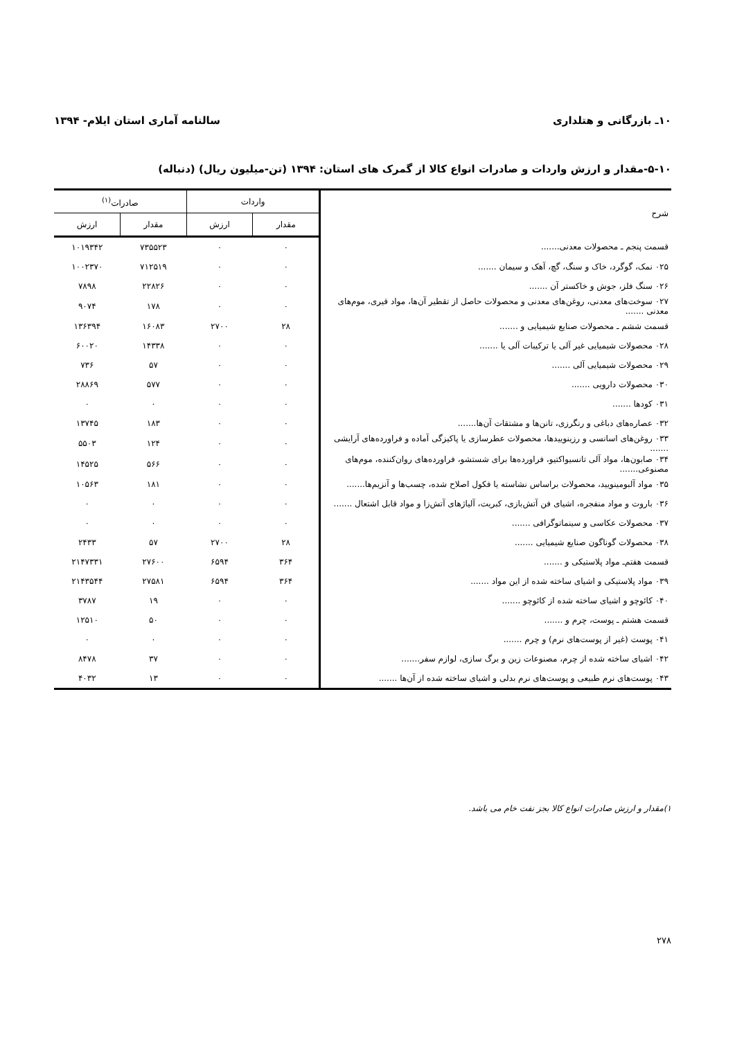۱۰ـ بازرگانی و هتلداری سالنامه آماری استان ایلام- ۱۳۹۴
۵-۱۰-مقدار و ارزش واردات و صادرات انواع کالا از گمرک های استان: ۱۳۹۴ (تن-میلیون ریال) (دنباله)
| شرح | واردات | | صادرات<sup>(۱)</sup> | |
| --- | --- | --- | --- | --- |
| | مقدار | ارزش | مقدار | ارزش |
| قسمت پنجم ـ محصولات معدنی....... | ۰ | ۰ | ۷۳۵۵۲۳ | ۱۰۱۹۳۴۲ |
| ۰۲۵ نمک، گوگرد، خاک و سنگ، گچ، آهک و سیمان ....... | ۰ | ۰ | ۷۱۲۵۱۹ | ۱۰۰۲۳۷۰ |
| ۰۲۶ سنگ فلز، جوش و خاکستر آن ....... | ۰ | ۰ | ۲۲۸۲۶ | ۷۸۹۸ |
| ۰۲۷ سوخت‌های معدنی، روغن‌های معدنی و محصولات حاصل از تقطیر آن‌ها، مواد قیری، موم‌های معدنی ....... | ۰ | ۰ | ۱۷۸ | ۹۰۷۴ |
| قسمت ششم ـ محصولات صنایع شیمیایی و ....... | ۲۸ | ۲۷۰۰ | ۱۶۰۸۳ | ۱۳۶۳۹۴ |
| ۰۲۸ محصولات شیمیایی غیر آلی یا ترکیبات آلی یا ....... | ۰ | ۰ | ۱۴۳۳۸ | ۶۰۰۲۰ |
| ۰۲۹ محصولات شیمیایی آلی ....... | ۰ | ۰ | ۵۷ | ۷۳۶ |
| ۰۳۰ محصولات دارویی ....... | ۰ | ۰ | ۵۷۷ | ۲۸۸۶۹ |
| ۰۳۱ کودها ....... | ۰ | ۰ | ۰ | ۰ |
| ۰۳۲ عصاره‌های دباغی و رنگرزی، تانن‌ها و مشتقات آن‌ها....... | ۰ | ۰ | ۱۸۳ | ۱۳۷۴۵ |
| ۰۳۳ روغن‌های اسانسی و رزینوییدها، محصولات عطرسازی یا پاکیزگی آماده و فراورده‌های آرایشی ....... | ۰ | ۰ | ۱۲۴ | ۵۵۰۳ |
| ۰۳۴ صابون‌ها، مواد آلی تانسیواکتیو، فراورده‌ها برای شستشو، فراورده‌های روان‌کننده، موم‌های مصنوعی....... | ۰ | ۰ | ۵۶۶ | ۱۴۵۲۵ |
| ۰۳۵ مواد آلبومینویید، محصولات براساس نشاسته یا فکول اصلاح شده، چسب‌ها و آنزیم‌ها....... | ۰ | ۰ | ۱۸۱ | ۱۰۵۶۳ |
| ۰۳۶ باروت و مواد منفجره، اشیای فن آتش‌بازی، کبریت، آلیاژهای آتش‌زا و مواد قابل اشتعال ....... | ۰ | ۰ | ۰ | ۰ |
| ۰۳۷ محصولات عکاسی و سینماتوگرافی ....... | ۰ | ۰ | ۰ | ۰ |
| ۰۳۸ محصولات گوناگون صنایع شیمیایی ....... | ۲۸ | ۲۷۰۰ | ۵۷ | ۲۴۳۳ |
| قسمت هفتم‌ـ مواد پلاستیکی و ....... | ۳۶۴ | ۶۵۹۴ | ۲۷۶۰۰ | ۲۱۴۷۳۳۱ |
| ۰۳۹ مواد پلاستیکی و اشیای ساخته شده از این مواد ....... | ۳۶۴ | ۶۵۹۴ | ۲۷۵۸۱ | ۲۱۴۳۵۴۴ |
| ۰۴۰ کائوچو و اشیای ساخته شده از کائوچو ....... | ۰ | ۰ | ۱۹ | ۳۷۸۷ |
| قسمت هشتم ـ پوست، چرم و ....... | ۰ | ۰ | ۵۰ | ۱۲۵۱۰ |
| ۰۴۱ پوست (غیر از پوست‌های نرم) و چرم ....... | ۰ | ۰ | ۰ | ۰ |
| ۰۴۲ اشیای ساخته شده از چرم، مصنوعات زین و برگ سازی، لوازم سفر....... | ۰ | ۰ | ۳۷ | ۸۴۷۸ |
| ۰۴۳ پوست‌های نرم طبیعی و پوست‌های نرم بدلی و اشیای ساخته شده از آن‌ها ....... | ۰ | ۰ | ۱۳ | ۴۰۳۲ |
۱)مقدار و ارزش صادرات انواع کالا بجز نفت خام می باشد.
۲۷۸